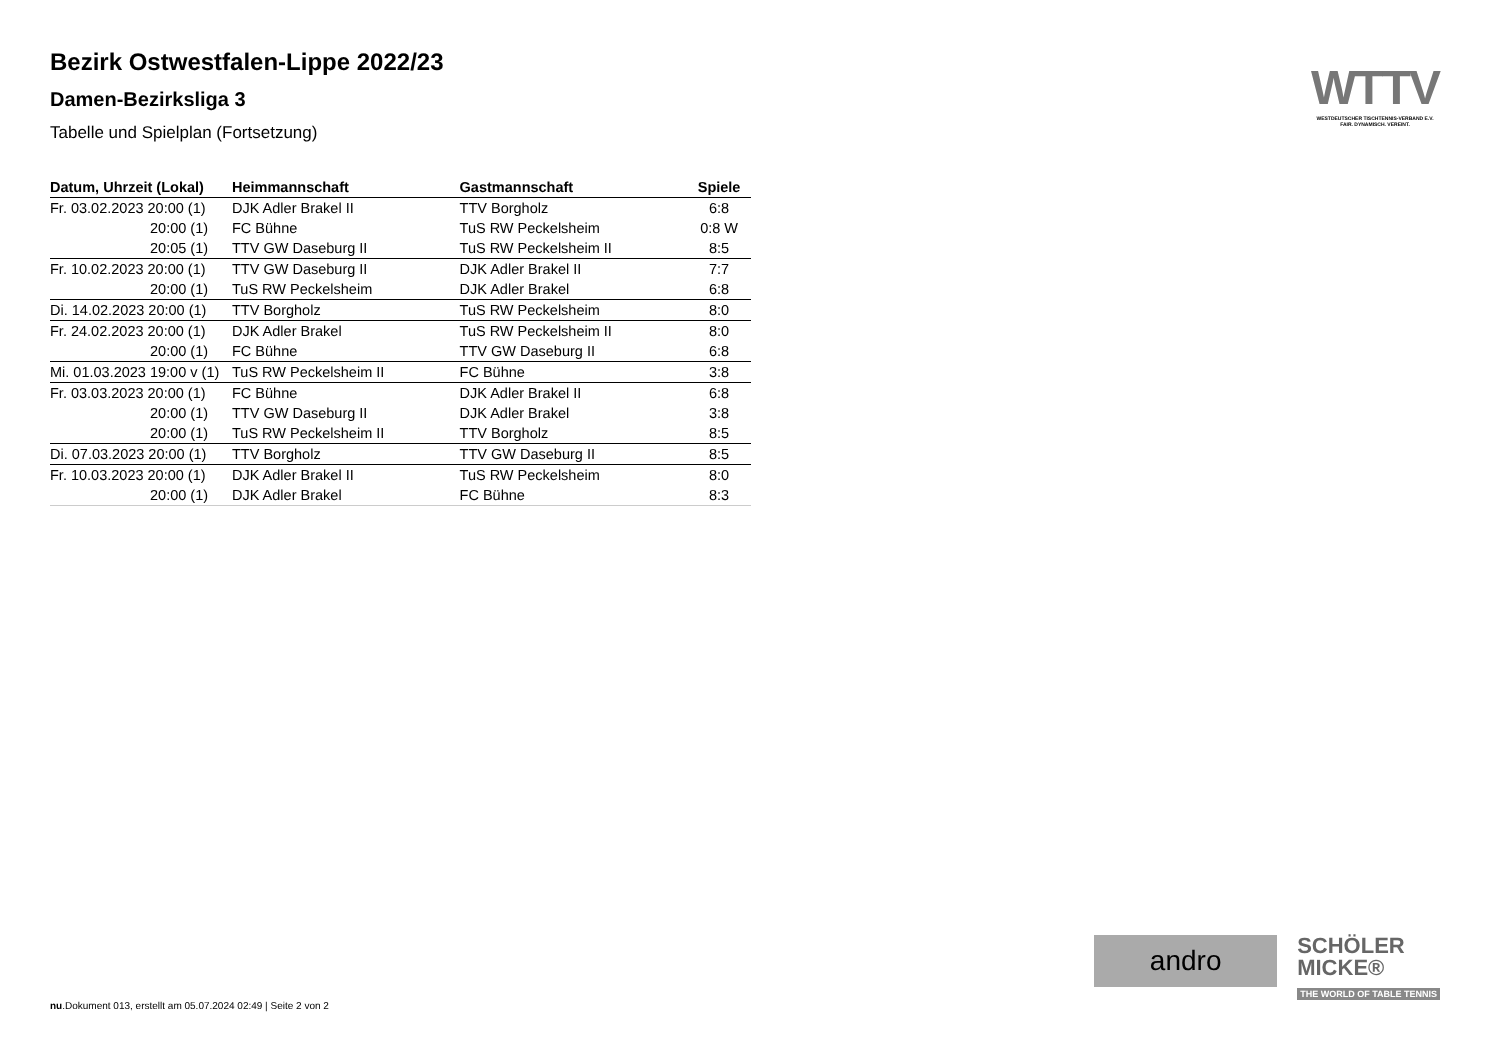Bezirk Ostwestfalen-Lippe 2022/23
Damen-Bezirksliga 3
Tabelle und Spielplan (Fortsetzung)
| Datum, Uhrzeit (Lokal) | Heimmannschaft | Gastmannschaft | Spiele |
| --- | --- | --- | --- |
| Fr. 03.02.2023 20:00 (1) | DJK Adler Brakel II | TTV Borgholz | 6:8 |
| 20:00 (1) | FC Bühne | TuS RW Peckelsheim | 0:8 W |
| 20:05 (1) | TTV GW Daseburg II | TuS RW Peckelsheim II | 8:5 |
| Fr. 10.02.2023 20:00 (1) | TTV GW Daseburg II | DJK Adler Brakel II | 7:7 |
| 20:00 (1) | TuS RW Peckelsheim | DJK Adler Brakel | 6:8 |
| Di. 14.02.2023 20:00 (1) | TTV Borgholz | TuS RW Peckelsheim | 8:0 |
| Fr. 24.02.2023 20:00 (1) | DJK Adler Brakel | TuS RW Peckelsheim II | 8:0 |
| 20:00 (1) | FC Bühne | TTV GW Daseburg II | 6:8 |
| Mi. 01.03.2023 19:00 v (1) | TuS RW Peckelsheim II | FC Bühne | 3:8 |
| Fr. 03.03.2023 20:00 (1) | FC Bühne | DJK Adler Brakel II | 6:8 |
| 20:00 (1) | TTV GW Daseburg II | DJK Adler Brakel | 3:8 |
| 20:00 (1) | TuS RW Peckelsheim II | TTV Borgholz | 8:5 |
| Di. 07.03.2023 20:00 (1) | TTV Borgholz | TTV GW Daseburg II | 8:5 |
| Fr. 10.03.2023 20:00 (1) | DJK Adler Brakel II | TuS RW Peckelsheim | 8:0 |
| 20:00 (1) | DJK Adler Brakel | FC Bühne | 8:3 |
WTTV
WESTDEUTSCHER TISCHTENNIS-VERBAND E.V.
FAIR. DYNAMISCH. VEREINT.
andro
SCHÖLER
MICKE®
THE WORLD OF TABLE TENNIS
nu.Dokument 013, erstellt am 05.07.2024 02:49 | Seite 2 von 2